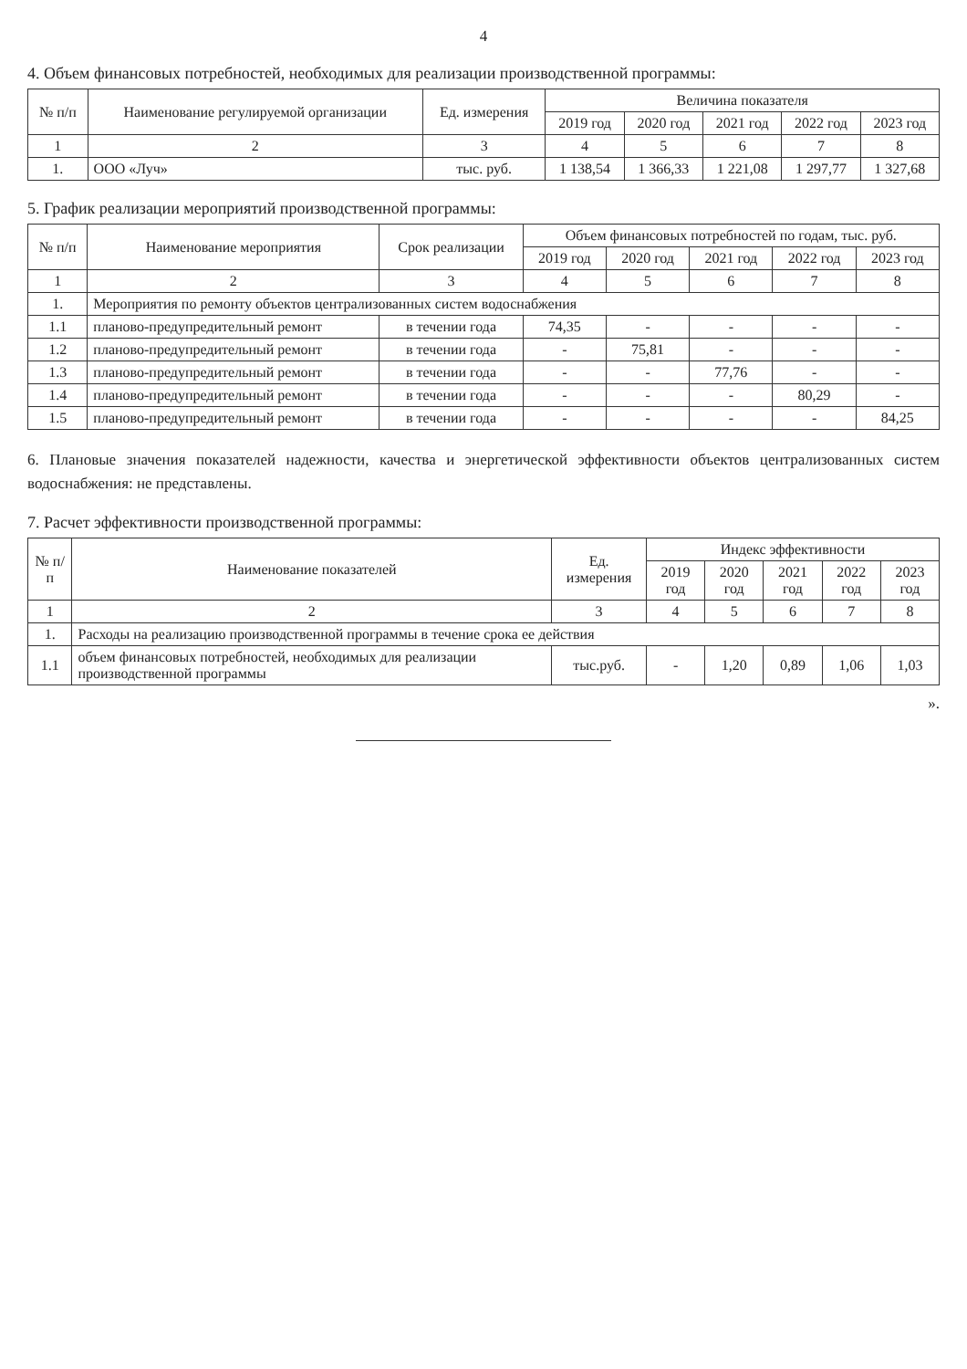4
4. Объем финансовых потребностей, необходимых для реализации производственной программы:
| № п/п | Наименование регулируемой организации | Ед. измерения | Величина показателя | | | | |
| --- | --- | --- | --- | --- | --- | --- | --- |
| | | | 2019 год | 2020 год | 2021 год | 2022 год | 2023 год |
| 1 | 2 | 3 | 4 | 5 | 6 | 7 | 8 |
| 1. | ООО «Луч» | тыс. руб. | 1 138,54 | 1 366,33 | 1 221,08 | 1 297,77 | 1 327,68 |
5. График реализации мероприятий производственной программы:
| № п/п | Наименование мероприятия | Срок реализации | Объем финансовых потребностей по годам, тыс. руб. | | | | |
| --- | --- | --- | --- | --- | --- | --- | --- |
| | | | 2019 год | 2020 год | 2021 год | 2022 год | 2023 год |
| 1 | 2 | 3 | 4 | 5 | 6 | 7 | 8 |
| 1. | Мероприятия по ремонту объектов централизованных систем водоснабжения | | | | | | |
| 1.1 | планово-предупредительный ремонт | в течении года | 74,35 | - | - | - | - |
| 1.2 | планово-предупредительный ремонт | в течении года | - | 75,81 | - | - | - |
| 1.3 | планово-предупредительный ремонт | в течении года | - | - | 77,76 | - | - |
| 1.4 | планово-предупредительный ремонт | в течении года | - | - | - | 80,29 | - |
| 1.5 | планово-предупредительный ремонт | в течении года | - | - | - | - | 84,25 |
6. Плановые значения показателей надежности, качества и энергетической эффективности объектов централизованных систем водоснабжения: не представлены.
7. Расчет эффективности производственной программы:
| № п/п | Наименование показателей | Ед. измерения | Индекс эффективности | | | | |
| --- | --- | --- | --- | --- | --- | --- | --- |
| | | | 2019 год | 2020 год | 2021 год | 2022 год | 2023 год |
| 1 | 2 | 3 | 4 | 5 | 6 | 7 | 8 |
| 1. | Расходы на реализацию производственной программы в течение срока ее действия | | | | | | |
| 1.1 | объем финансовых потребностей, необходимых для реализации производственной программы | тыс.руб. | - | 1,20 | 0,89 | 1,06 | 1,03 |
».